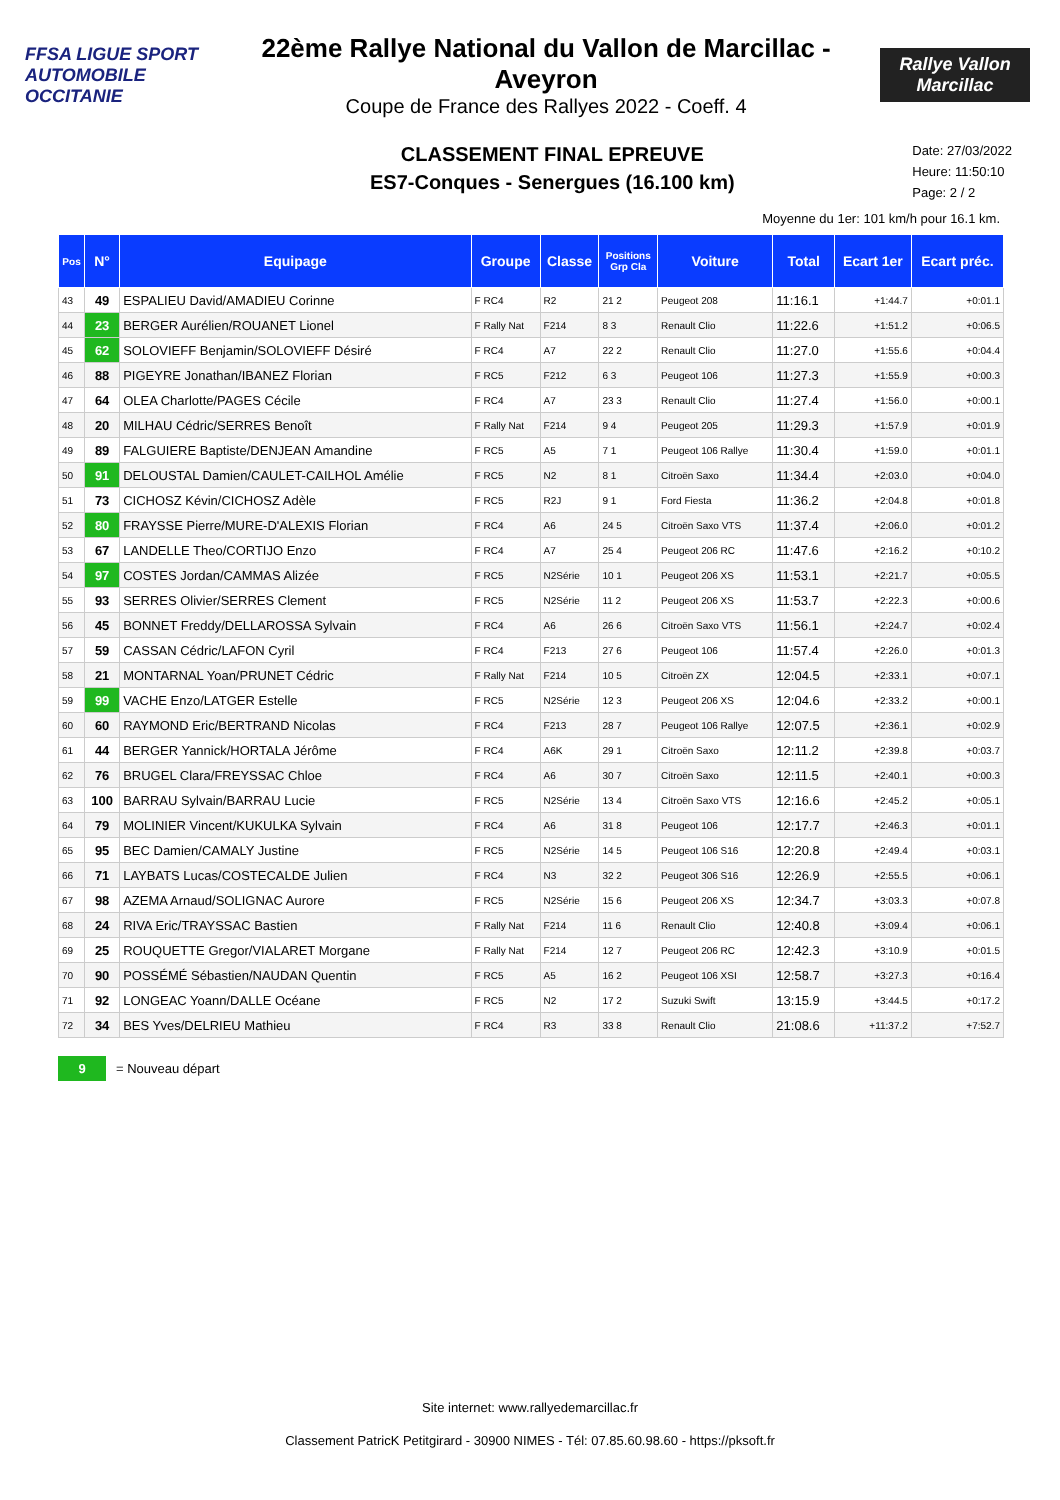FFSA LIGUE SPORT AUTOMOBILE OCCITANIE
22ème Rallye National du Vallon de Marcillac - Aveyron
Coupe de France des Rallyes 2022 - Coeff. 4
Rallye Vallon Marcillac
CLASSEMENT FINAL EPREUVE
ES7-Conques - Senergues (16.100 km)
Date: 27/03/2022
Heure: 11:50:10
Page: 2 / 2
Moyenne du 1er: 101 km/h pour 16.1 km.
| Pos | N° | Equipage | Groupe | Classe | Positions Grp Cla | Voiture | Total | Ecart 1er | Ecart préc. |
| --- | --- | --- | --- | --- | --- | --- | --- | --- | --- |
| 43 | 49 | ESPALIEU David/AMADIEU Corinne | F RC4 | R2 | 21 2 | Peugeot 208 | 11:16.1 | +1:44.7 | +0:01.1 |
| 44 | 23 | BERGER Aurélien/ROUANET Lionel | F Rally Nat | F214 | 8 3 | Renault Clio | 11:22.6 | +1:51.2 | +0:06.5 |
| 45 | 62 | SOLOVIEFF Benjamin/SOLOVIEFF Désiré | F RC4 | A7 | 22 2 | Renault Clio | 11:27.0 | +1:55.6 | +0:04.4 |
| 46 | 88 | PIGEYRE Jonathan/IBANEZ Florian | F RC5 | F212 | 6 3 | Peugeot 106 | 11:27.3 | +1:55.9 | +0:00.3 |
| 47 | 64 | OLEA Charlotte/PAGES Cécile | F RC4 | A7 | 23 3 | Renault Clio | 11:27.4 | +1:56.0 | +0:00.1 |
| 48 | 20 | MILHAU Cédric/SERRES Benoît | F Rally Nat | F214 | 9 4 | Peugeot 205 | 11:29.3 | +1:57.9 | +0:01.9 |
| 49 | 89 | FALGUIERE Baptiste/DENJEAN Amandine | F RC5 | A5 | 7 1 | Peugeot 106 Rallye | 11:30.4 | +1:59.0 | +0:01.1 |
| 50 | 91 | DELOUSTAL Damien/CAULET-CAILHOL Amélie | F RC5 | N2 | 8 1 | Citroën Saxo | 11:34.4 | +2:03.0 | +0:04.0 |
| 51 | 73 | CICHOSZ Kévin/CICHOSZ Adèle | F RC5 | R2J | 9 1 | Ford Fiesta | 11:36.2 | +2:04.8 | +0:01.8 |
| 52 | 80 | FRAYSSE Pierre/MURE-D'ALEXIS Florian | F RC4 | A6 | 24 5 | Citroën Saxo VTS | 11:37.4 | +2:06.0 | +0:01.2 |
| 53 | 67 | LANDELLE Theo/CORTIJO Enzo | F RC4 | A7 | 25 4 | Peugeot 206 RC | 11:47.6 | +2:16.2 | +0:10.2 |
| 54 | 97 | COSTES Jordan/CAMMAS Alizée | F RC5 | N2Série | 10 1 | Peugeot 206 XS | 11:53.1 | +2:21.7 | +0:05.5 |
| 55 | 93 | SERRES Olivier/SERRES Clement | F RC5 | N2Série | 11 2 | Peugeot 206 XS | 11:53.7 | +2:22.3 | +0:00.6 |
| 56 | 45 | BONNET Freddy/DELLAROSSA Sylvain | F RC4 | A6 | 26 6 | Citroën Saxo VTS | 11:56.1 | +2:24.7 | +0:02.4 |
| 57 | 59 | CASSAN Cédric/LAFON Cyril | F RC4 | F213 | 27 6 | Peugeot 106 | 11:57.4 | +2:26.0 | +0:01.3 |
| 58 | 21 | MONTARNAL Yoan/PRUNET Cédric | F Rally Nat | F214 | 10 5 | Citroën ZX | 12:04.5 | +2:33.1 | +0:07.1 |
| 59 | 99 | VACHE Enzo/LATGER Estelle | F RC5 | N2Série | 12 3 | Peugeot 206 XS | 12:04.6 | +2:33.2 | +0:00.1 |
| 60 | 60 | RAYMOND Eric/BERTRAND Nicolas | F RC4 | F213 | 28 7 | Peugeot 106 Rallye | 12:07.5 | +2:36.1 | +0:02.9 |
| 61 | 44 | BERGER Yannick/HORTALA Jérôme | F RC4 | A6K | 29 1 | Citroën Saxo | 12:11.2 | +2:39.8 | +0:03.7 |
| 62 | 76 | BRUGEL Clara/FREYSSAC Chloe | F RC4 | A6 | 30 7 | Citroën Saxo | 12:11.5 | +2:40.1 | +0:00.3 |
| 63 | 100 | BARRAU Sylvain/BARRAU Lucie | F RC5 | N2Série | 13 4 | Citroën Saxo VTS | 12:16.6 | +2:45.2 | +0:05.1 |
| 64 | 79 | MOLINIER Vincent/KUKULKA Sylvain | F RC4 | A6 | 31 8 | Peugeot 106 | 12:17.7 | +2:46.3 | +0:01.1 |
| 65 | 95 | BEC Damien/CAMALY Justine | F RC5 | N2Série | 14 5 | Peugeot 106 S16 | 12:20.8 | +2:49.4 | +0:03.1 |
| 66 | 71 | LAYBATS Lucas/COSTECALDE Julien | F RC4 | N3 | 32 2 | Peugeot 306 S16 | 12:26.9 | +2:55.5 | +0:06.1 |
| 67 | 98 | AZEMA Arnaud/SOLIGNAC Aurore | F RC5 | N2Série | 15 6 | Peugeot 206 XS | 12:34.7 | +3:03.3 | +0:07.8 |
| 68 | 24 | RIVA Eric/TRAYSSAC Bastien | F Rally Nat | F214 | 11 6 | Renault Clio | 12:40.8 | +3:09.4 | +0:06.1 |
| 69 | 25 | ROUQUETTE Gregor/VIALARET Morgane | F Rally Nat | F214 | 12 7 | Peugeot 206 RC | 12:42.3 | +3:10.9 | +0:01.5 |
| 70 | 90 | POSSÉMÉ Sébastien/NAUDAN Quentin | F RC5 | A5 | 16 2 | Peugeot 106 XSI | 12:58.7 | +3:27.3 | +0:16.4 |
| 71 | 92 | LONGEAC Yoann/DALLE Océane | F RC5 | N2 | 17 2 | Suzuki Swift | 13:15.9 | +3:44.5 | +0:17.2 |
| 72 | 34 | BES Yves/DELRIEU Mathieu | F RC4 | R3 | 33 8 | Renault Clio | 21:08.6 | +11:37.2 | +7:52.7 |
9 = Nouveau départ
Site internet: www.rallyedemarcillac.fr
Classement PatricK Petitgirard - 30900 NIMES - Tél: 07.85.60.98.60 - https://pksoft.fr